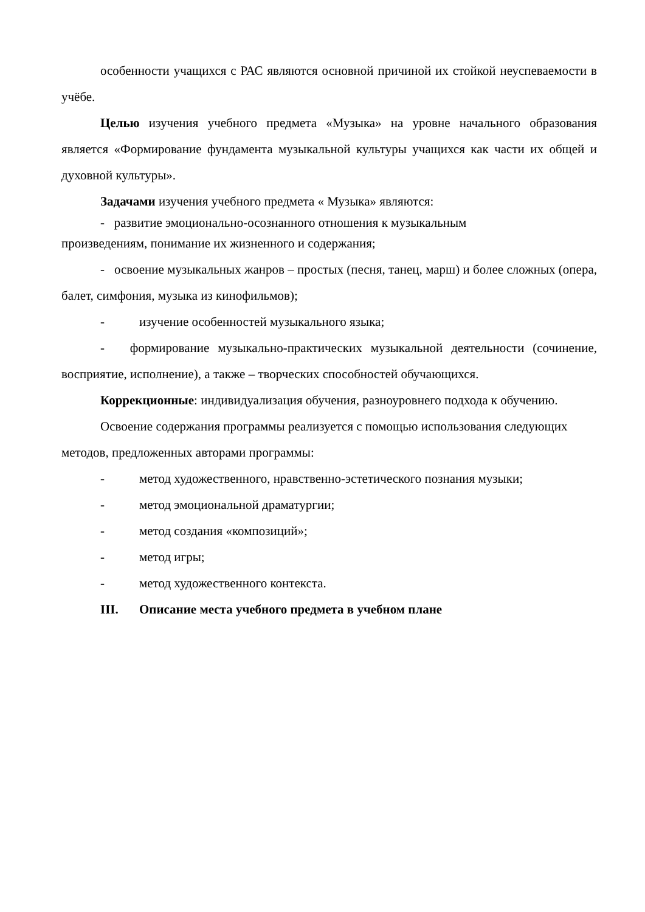особенности учащихся с РАС являются основной причиной их стойкой неуспеваемости в учёбе.
Целью изучения учебного предмета «Музыка» на уровне начального образования является «Формирование фундамента музыкальной культуры учащихся как части их общей и духовной культуры».
Задачами изучения учебного предмета « Музыка» являются:
- развитие эмоционально-осознанного отношения к музыкальным
произведениям, понимание их жизненного и содержания;
- освоение музыкальных жанров – простых (песня, танец, марш) и более сложных (опера, балет, симфония, музыка из кинофильмов);
- изучение особенностей музыкального языка;
- формирование музыкально-практических музыкальной деятельности (сочинение, восприятие, исполнение), а также – творческих способностей обучающихся.
Коррекционные: индивидуализация обучения, разноуровнего подхода к обучению.
Освоение содержания программы реализуется с помощью использования следующих методов, предложенных авторами программы:
- метод художественного, нравственно-эстетического познания музыки;
- метод эмоциональной драматургии;
- метод создания «композиций»;
- метод игры;
- метод художественного контекста.
III. Описание места учебного предмета в учебном плане